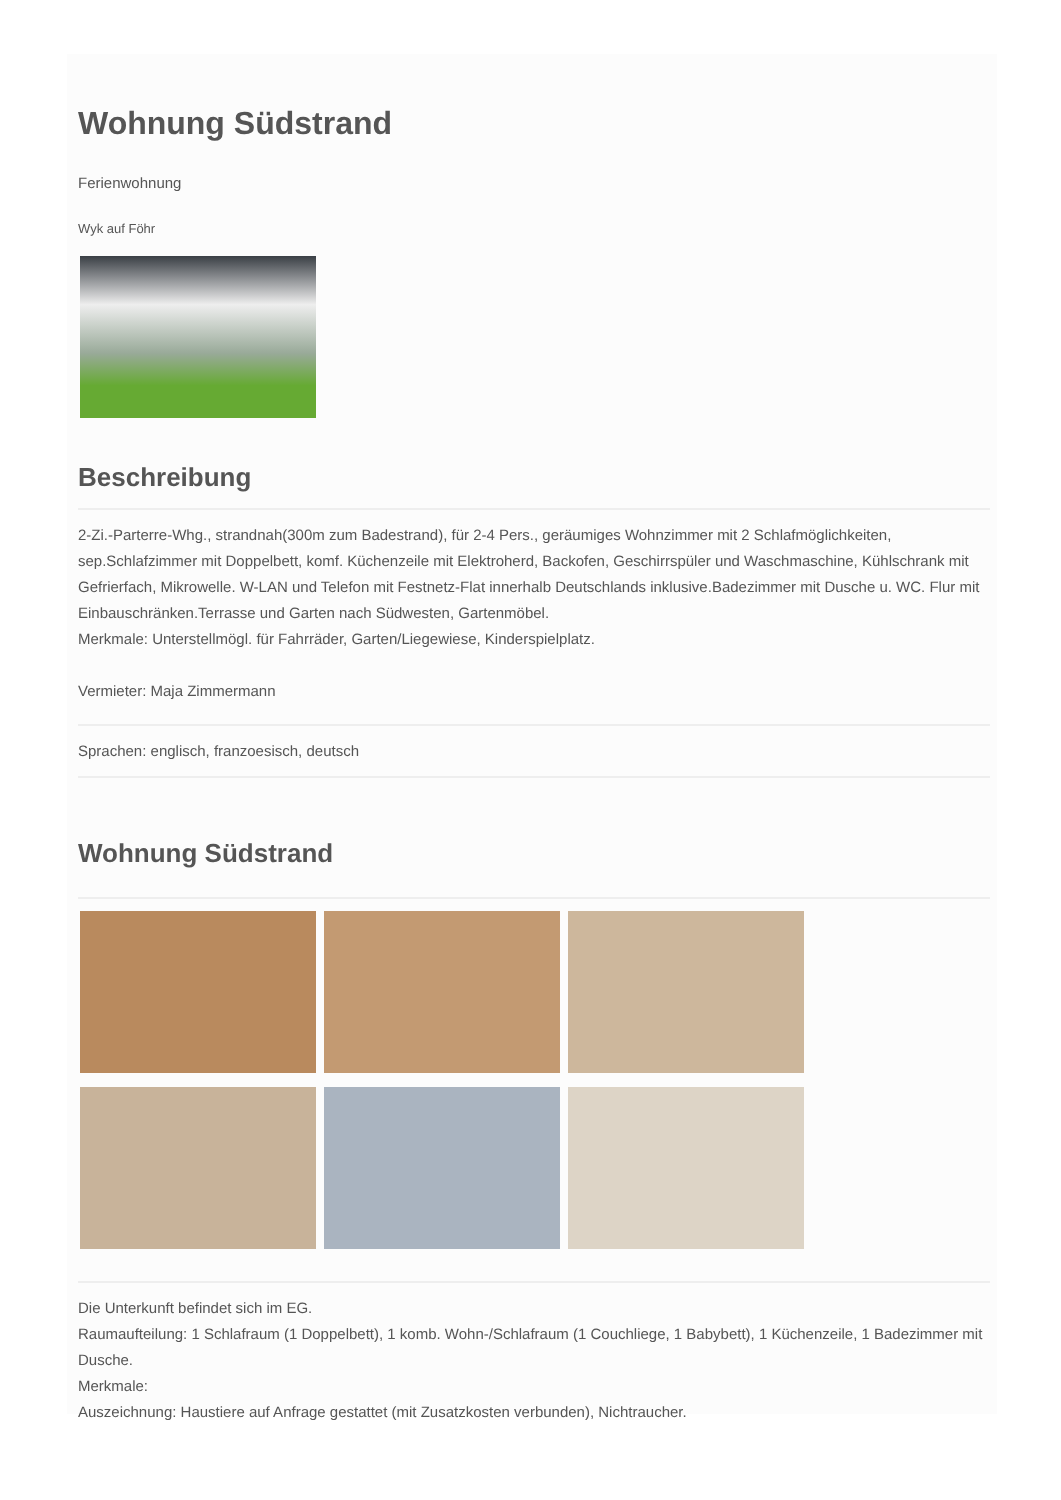Wohnung Südstrand
Ferienwohnung
Wyk auf Föhr
Beschreibung
2-Zi.-Parterre-Whg., strandnah(300m zum Badestrand), für 2-4 Pers., geräumiges Wohnzimmer mit 2 Schlafmöglichkeiten, sep.Schlafzimmer mit Doppelbett, komf. Küchenzeile mit Elektroherd, Backofen, Geschirrspüler und Waschmaschine, Kühlschrank mit Gefrierfach, Mikrowelle. W-LAN und Telefon mit Festnetz-Flat innerhalb Deutschlands inklusive.Badezimmer mit Dusche u. WC. Flur mit Einbauschränken.Terrasse und Garten nach Südwesten, Gartenmöbel.
Merkmale: Unterstellmögl. für Fahrräder, Garten/Liegewiese, Kinderspielplatz.
Vermieter: Maja Zimmermann
Sprachen: englisch, franzoesisch, deutsch
Wohnung Südstrand
Die Unterkunft befindet sich im EG.
Raumaufteilung: 1 Schlafraum (1 Doppelbett), 1 komb. Wohn-/Schlafraum (1 Couchliege, 1 Babybett), 1 Küchenzeile, 1 Badezimmer mit Dusche.
Merkmale:
Auszeichnung: Haustiere auf Anfrage gestattet (mit Zusatzkosten verbunden), Nichtraucher.